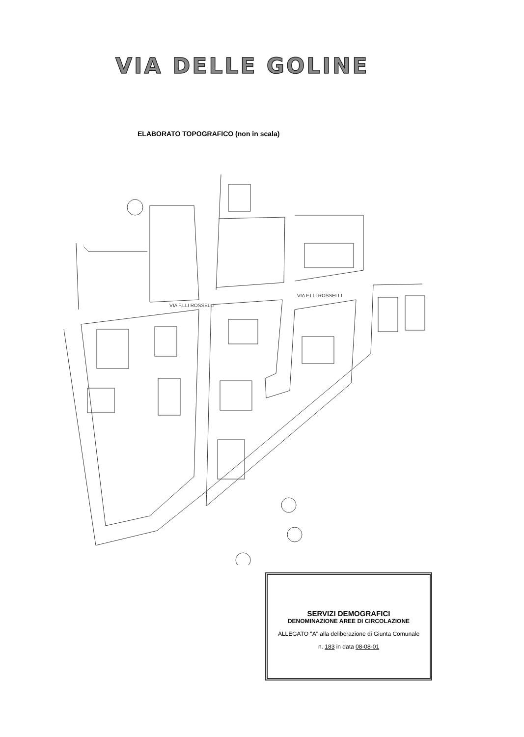VIA DELLE GOLINE
ELABORATO TOPOGRAFICO (non in scala)
VIA F.LLI ROSSELLI
VIA F.LLI ROSSELLI
SERVIZI DEMOGRAFICI
DENOMINAZIONE AREE DI CIRCOLAZIONE
ALLEGATO "A" alla deliberazione di Giunta Comunale
n. 183 in data 08-08-01